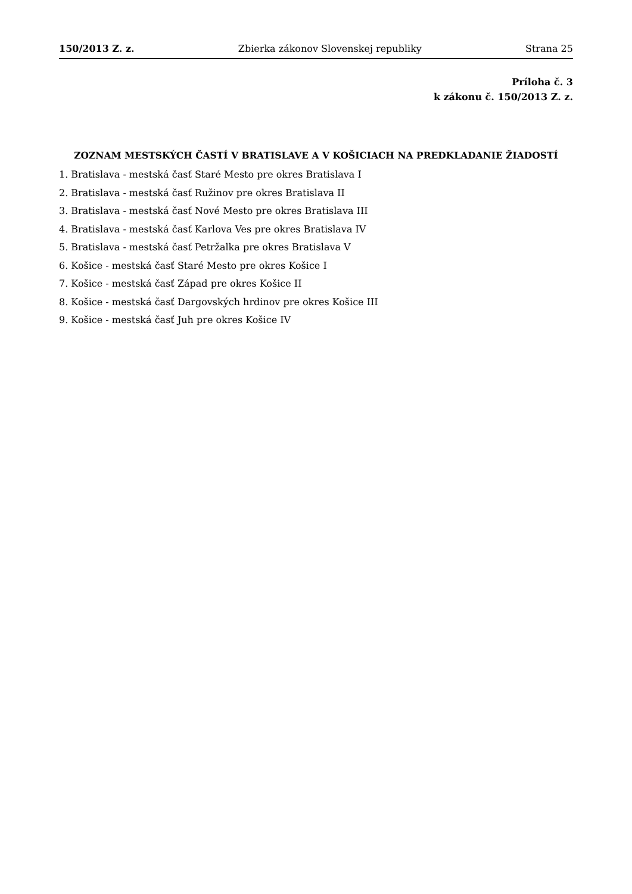150/2013 Z. z. Zbierka zákonov Slovenskej republiky Strana 25
Príloha č. 3
k zákonu č. 150/2013 Z. z.
ZOZNAM MESTSKÝCH ČASTÍ V BRATISLAVE A V KOŠICIACH NA PREDKLADANIE ŽIADOSTÍ
1. Bratislava - mestská časť Staré Mesto pre okres Bratislava I
2. Bratislava - mestská časť Ružinov pre okres Bratislava II
3. Bratislava - mestská časť Nové Mesto pre okres Bratislava III
4. Bratislava - mestská časť Karlova Ves pre okres Bratislava IV
5. Bratislava - mestská časť Petržalka pre okres Bratislava V
6. Košice - mestská časť Staré Mesto pre okres Košice I
7. Košice - mestská časť Západ pre okres Košice II
8. Košice - mestská časť Dargovských hrdinov pre okres Košice III
9. Košice - mestská časť Juh pre okres Košice IV